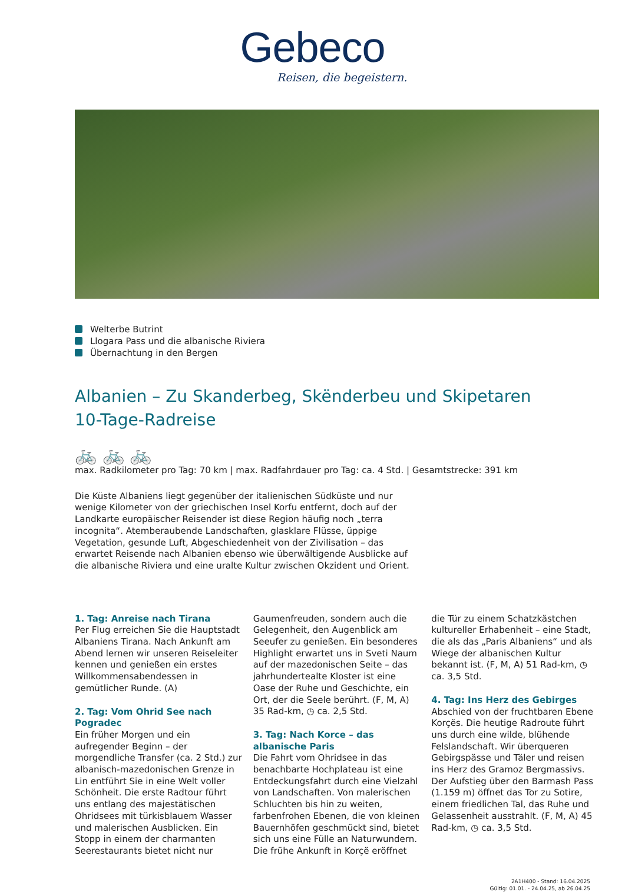Gebeco
Reisen, die begeistern.
Welterbe Butrint
Llogara Pass und die albanische Riviera
Übernachtung in den Bergen
Albanien – Zu Skanderbeg, Skënderbeu und Skipetaren
10-Tage-Radreise
🚲 🚲 🚲
max. Radkilometer pro Tag: 70 km | max. Radfahrdauer pro Tag: ca. 4 Std. | Gesamtstrecke: 391 km
Die Küste Albaniens liegt gegenüber der italienischen Südküste und nur wenige Kilometer von der griechischen Insel Korfu entfernt, doch auf der Landkarte europäischer Reisender ist diese Region häufig noch „terra incognita“. Atemberaubende Landschaften, glasklare Flüsse, üppige Vegetation, gesunde Luft, Abgeschiedenheit von der Zivilisation – das erwartet Reisende nach Albanien ebenso wie überwältigende Ausblicke auf die albanische Riviera und eine uralte Kultur zwischen Okzident und Orient.
1. Tag: Anreise nach Tirana
Per Flug erreichen Sie die Hauptstadt Albaniens Tirana. Nach Ankunft am Abend lernen wir unseren Reiseleiter kennen und genießen ein erstes Willkommensabendessen in gemütlicher Runde. (A)
2. Tag: Vom Ohrid See nach Pogradec
Ein früher Morgen und ein aufregender Beginn – der morgendliche Transfer (ca. 2 Std.) zur albanisch-mazedonischen Grenze in Lin entführt Sie in eine Welt voller Schönheit. Die erste Radtour führt uns entlang des majestätischen Ohridsees mit türkisblauem Wasser und malerischen Ausblicken. Ein Stopp in einem der charmanten Seerestaurants bietet nicht nur Gaumenfreuden, sondern auch die Gelegenheit, den Augenblick am Seeufer zu genießen. Ein besonderes Highlight erwartet uns in Sveti Naum auf der mazedonischen Seite – das jahrhundertealte Kloster ist eine Oase der Ruhe und Geschichte, ein Ort, der die Seele berührt. (F, M, A) 35 Rad-km, ◷ ca. 2,5 Std.
3. Tag: Nach Korce – das albanische Paris
Die Fahrt vom Ohridsee in das benachbarte Hochplateau ist eine Entdeckungsfahrt durch eine Vielzahl von Landschaften. Von malerischen Schluchten bis hin zu weiten, farbenfrohen Ebenen, die von kleinen Bauernhöfen geschmückt sind, bietet sich uns eine Fülle an Naturwundern. Die frühe Ankunft in Korçë eröffnet die Tür zu einem Schatzkästchen kultureller Erhabenheit – eine Stadt, die als das „Paris Albaniens“ und als Wiege der albanischen Kultur bekannt ist. (F, M, A) 51 Rad-km, ◷ ca. 3,5 Std.
4. Tag: Ins Herz des Gebirges
Abschied von der fruchtbaren Ebene Korçës. Die heutige Radroute führt uns durch eine wilde, blühende Felslandschaft. Wir überqueren Gebirgspässe und Täler und reisen ins Herz des Gramoz Bergmassivs. Der Aufstieg über den Barmash Pass (1.159 m) öffnet das Tor zu Sotire, einem friedlichen Tal, das Ruhe und Gelassenheit ausstrahlt. (F, M, A) 45 Rad-km, ◷ ca. 3,5 Std.
2A1H400 - Stand: 16.04.2025
Gültig: 01.01. - 24.04.25, ab 26.04.25